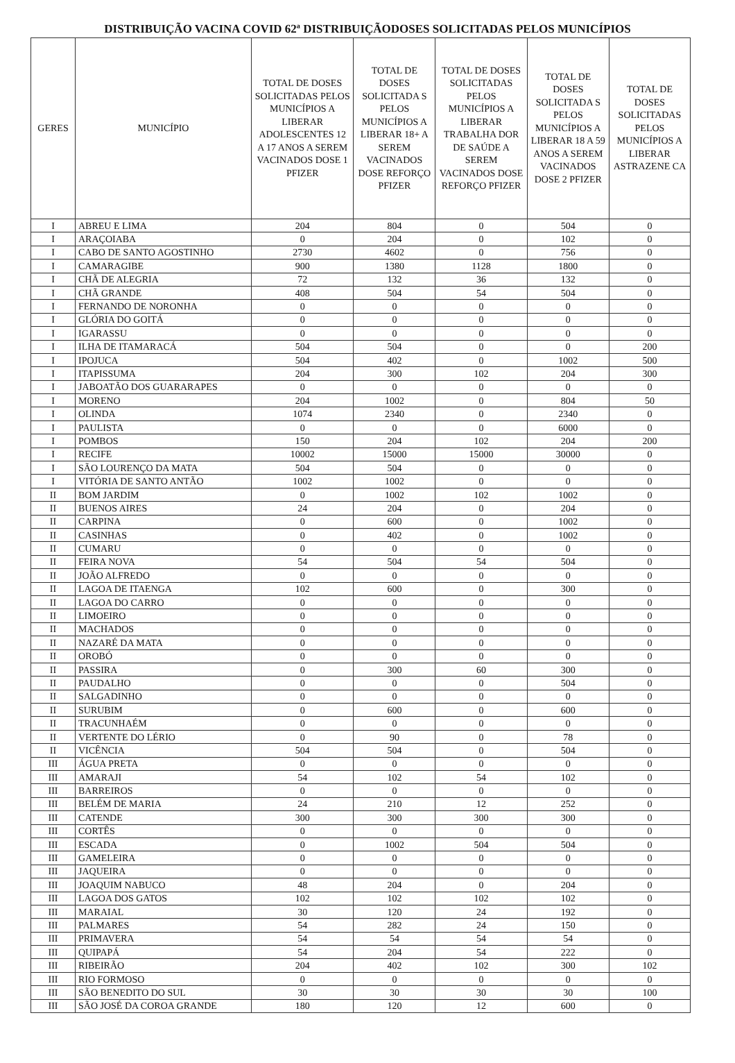DISTRIBUIÇÃO VACINA COVID 62ª DISTRIBUIÇÃODOSES SOLICITADAS PELOS MUNICÍPIOS
| GERES | MUNICÍPIO | TOTAL DE DOSES SOLICITADAS PELOS MUNICÍPIOS A LIBERAR ADOLESCENTES 12 A 17 ANOS A SEREM VACINADOS DOSE 1 PFIZER | TOTAL DE DOSES SOLICITADA S PELOS MUNICÍPIOS A LIBERAR 18+ A SEREM VACINADOS DOSE REFORÇO PFIZER | TOTAL DE DOSES SOLICITADAS PELOS MUNICÍPIOS A LIBERAR TRABALHA DOR DE SAÚDE A SEREM VACINADOS DOSE REFORÇO PFIZER | TOTAL DE DOSES SOLICITADA S PELOS MUNICÍPIOS A LIBERAR 18 A 59 ANOS A SEREM VACINADOS DOSE 2 PFIZER | TOTAL DE DOSES SOLICITADAS PELOS MUNICÍPIOS A LIBERAR ASTRAZENE CA |
| --- | --- | --- | --- | --- | --- | --- |
| I | ABREU E LIMA | 204 | 804 | 0 | 504 | 0 |
| I | ARAÇOIABA | 0 | 204 | 0 | 102 | 0 |
| I | CABO DE SANTO AGOSTINHO | 2730 | 4602 | 0 | 756 | 0 |
| I | CAMARAGIBE | 900 | 1380 | 1128 | 1800 | 0 |
| I | CHÃ DE ALEGRIA | 72 | 132 | 36 | 132 | 0 |
| I | CHÃ GRANDE | 408 | 504 | 54 | 504 | 0 |
| I | FERNANDO DE NORONHA | 0 | 0 | 0 | 0 | 0 |
| I | GLÓRIA DO GOITÁ | 0 | 0 | 0 | 0 | 0 |
| I | IGARASSU | 0 | 0 | 0 | 0 | 0 |
| I | ILHA DE ITAMARACÁ | 504 | 504 | 0 | 0 | 200 |
| I | IPOJUCA | 504 | 402 | 0 | 1002 | 500 |
| I | ITAPISSUMA | 204 | 300 | 102 | 204 | 300 |
| I | JABOATÃO DOS GUARARAPES | 0 | 0 | 0 | 0 | 0 |
| I | MORENO | 204 | 1002 | 0 | 804 | 50 |
| I | OLINDA | 1074 | 2340 | 0 | 2340 | 0 |
| I | PAULISTA | 0 | 0 | 0 | 6000 | 0 |
| I | POMBOS | 150 | 204 | 102 | 204 | 200 |
| I | RECIFE | 10002 | 15000 | 15000 | 30000 | 0 |
| I | SÃO LOURENÇO DA MATA | 504 | 504 | 0 | 0 | 0 |
| I | VITÓRIA DE SANTO ANTÃO | 1002 | 1002 | 0 | 0 | 0 |
| II | BOM JARDIM | 0 | 1002 | 102 | 1002 | 0 |
| II | BUENOS AIRES | 24 | 204 | 0 | 204 | 0 |
| II | CARPINA | 0 | 600 | 0 | 1002 | 0 |
| II | CASINHAS | 0 | 402 | 0 | 1002 | 0 |
| II | CUMARU | 0 | 0 | 0 | 0 | 0 |
| II | FEIRA NOVA | 54 | 504 | 54 | 504 | 0 |
| II | JOÃO ALFREDO | 0 | 0 | 0 | 0 | 0 |
| II | LAGOA DE ITAENGA | 102 | 600 | 0 | 300 | 0 |
| II | LAGOA DO CARRO | 0 | 0 | 0 | 0 | 0 |
| II | LIMOEIRO | 0 | 0 | 0 | 0 | 0 |
| II | MACHADOS | 0 | 0 | 0 | 0 | 0 |
| II | NAZARÉ DA MATA | 0 | 0 | 0 | 0 | 0 |
| II | OROBÓ | 0 | 0 | 0 | 0 | 0 |
| II | PASSIRA | 0 | 300 | 60 | 300 | 0 |
| II | PAUDALHO | 0 | 0 | 0 | 504 | 0 |
| II | SALGADINHO | 0 | 0 | 0 | 0 | 0 |
| II | SURUBIM | 0 | 600 | 0 | 600 | 0 |
| II | TRACUNHAÉM | 0 | 0 | 0 | 0 | 0 |
| II | VERTENTE DO LÉRIO | 0 | 90 | 0 | 78 | 0 |
| II | VICÊNCIA | 504 | 504 | 0 | 504 | 0 |
| III | ÁGUA PRETA | 0 | 0 | 0 | 0 | 0 |
| III | AMARAJI | 54 | 102 | 54 | 102 | 0 |
| III | BARREIROS | 0 | 0 | 0 | 0 | 0 |
| III | BELÉM DE MARIA | 24 | 210 | 12 | 252 | 0 |
| III | CATENDE | 300 | 300 | 300 | 300 | 0 |
| III | CORTÊS | 0 | 0 | 0 | 0 | 0 |
| III | ESCADA | 0 | 1002 | 504 | 504 | 0 |
| III | GAMELEIRA | 0 | 0 | 0 | 0 | 0 |
| III | JAQUEIRA | 0 | 0 | 0 | 0 | 0 |
| III | JOAQUIM NABUCO | 48 | 204 | 0 | 204 | 0 |
| III | LAGOA DOS GATOS | 102 | 102 | 102 | 102 | 0 |
| III | MARAIAL | 30 | 120 | 24 | 192 | 0 |
| III | PALMARES | 54 | 282 | 24 | 150 | 0 |
| III | PRIMAVERA | 54 | 54 | 54 | 54 | 0 |
| III | QUIPAPÁ | 54 | 204 | 54 | 222 | 0 |
| III | RIBEIRÃO | 204 | 402 | 102 | 300 | 102 |
| III | RIO FORMOSO | 0 | 0 | 0 | 0 | 0 |
| III | SÃO BENEDITO DO SUL | 30 | 30 | 30 | 30 | 100 |
| III | SÃO JOSÉ DA COROA GRANDE | 180 | 120 | 12 | 600 | 0 |